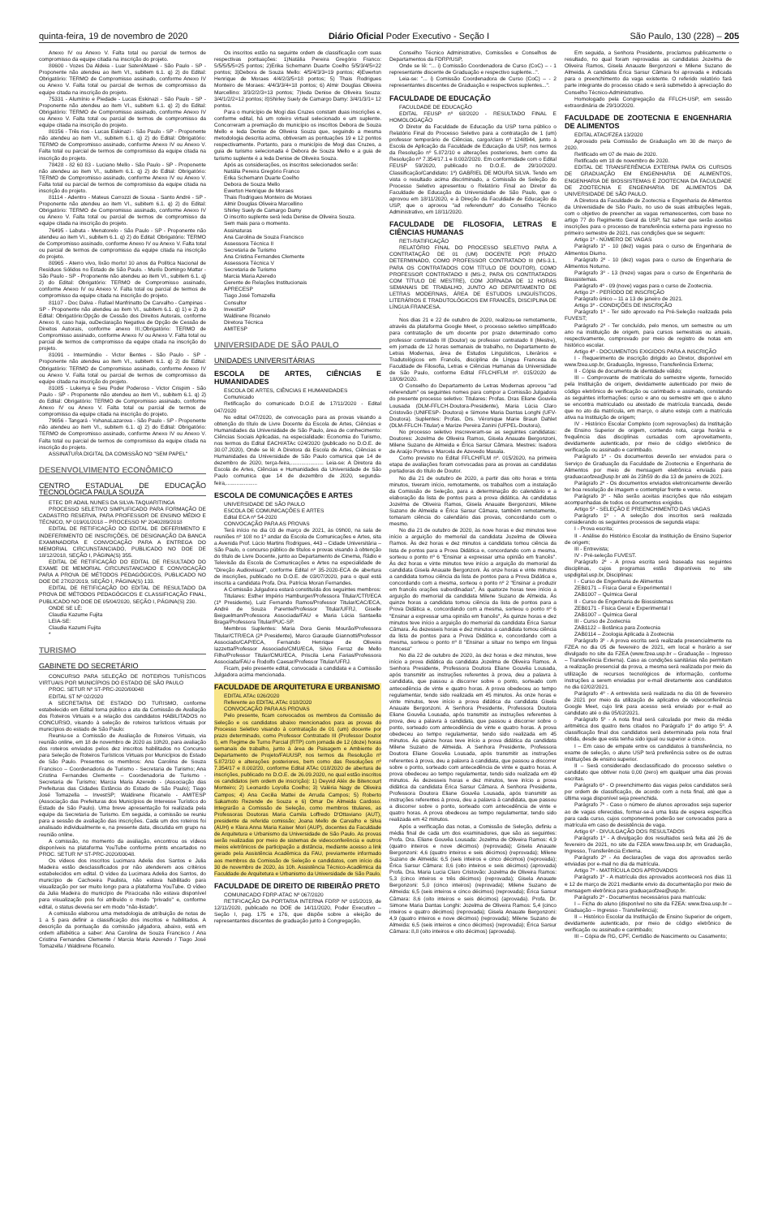quinta-feira, 19 de novembro de 2020 Diário Oficial Poder Executivo - Seção I São Paulo, 130 (228) – 205
Anexo IV ou Anexo V. Falta total ou parcial de termos de compromisso da equipe citada na inscrição do projeto.
80600 - Vozes Da Aldeia - Luar SateréMawé - São Paulo - SP - Proponente não atendeu ao item VI., subitem 6.1. q) 2) do Edital: Obrigatório: TERMO de Compromisso assinado, conforme Anexo IV ou Anexo V. Falta total ou parcial de termos de compromisso da equipe citada na inscrição do projeto.
75331 - Alumínio e Piedade - Lucas Eskinazi - São Paulo - SP - Proponente não atendeu ao item VI., subitem 6.1. q) 2) do Edital: Obrigatório: TERMO de Compromisso assinado, conforme Anexo IV ou Anexo V. Falta total ou parcial de termos de compromisso da equipe citada na inscrição do projeto.
80156 - Três rios - Lucas Eskinazi - São Paulo - SP - Proponente não atendeu ao item VI., subitem 6.1. q) 2) do Edital: Obrigatório: TERMO de Compromisso assinado, conforme Anexo IV ou Anexo V. Falta total ou parcial de termos de compromisso da equipe citada na inscrição do projeto.
78428 - 82 60 83 - Luciano Mello - São Paulo - SP - Proponente não atendeu ao item VI., subitem 6.1. q) 2) do Edital: Obrigatório: TERMO de Compromisso assinado, conforme Anexo IV ou Anexo V. Falta total ou parcial de termos de compromisso da equipe citada na inscrição do projeto.
81114 - Adentro - Mateus Carrozzi de Sousa - Santo André - SP - Proponente não atendeu ao item VI., subitem 6.1. q) 2) do Edital: Obrigatório: TERMO de Compromisso assinado, conforme Anexo IV ou Anexo V. Falta total ou parcial de termos de compromisso da equipe citada na inscrição do projeto.
76495 - Labuta - Menatorelo - São Paulo - SP - Proponente não atendeu ao item VI., subitem 6.1. q) 2) do Edital: Obrigatório: TERMO de Compromisso assinado, conforme Anexo IV ou Anexo V. Falta total ou parcial de termos de compromisso da equipe citada na inscrição do projeto.
80965 - Aterro vivo, lixão morto! 10 anos da Política Nacional de Resíduos Sólidos no Estado de São Paulo. - Murilo Domingo Mattar - São Paulo - SP - Proponente não atendeu ao item VI., subitem 6.1. q) 2) do Edital: Obrigatório: TERMO de Compromisso assinado, conforme Anexo IV ou Anexo V. Falta total ou parcial de termos de compromisso da equipe citada na inscrição do projeto.
81107 - Doc Dalva - Rafael Manfrinatto De Carvalho - Campinas - SP - Proponente não atendeu ao item VI., subitem 6.1. q) 1) e 2) do Edital: Obrigatório:Opção de Cessão dos Direitos Autorais, conforme Anexo II, caso haja, ouDeclaração Negativa de Opção de Cessão de Direitos Autorais, conforme anexo III.;Obrigatório: TERMO de Compromisso assinado, conforme Anexo IV ou Anexo V. Falta total ou parcial de termos de compromisso da equipe citada na inscrição do projeto.
81091 - Intermúndio - Victor Bentes - São Paulo - SP - Proponente não atendeu ao item VI., subitem 6.1. q) 2) do Edital: Obrigatório: TERMO de Compromisso assinado, conforme Anexo IV ou Anexo V. Falta total ou parcial de termos de compromisso da equipe citada na inscrição do projeto.
81085 - Lukenya e Seu Poder Poderoso - Victor Crispim - São Paulo - SP - Proponente não atendeu ao item VI., subitem 6.1. q) 2) do Edital: Obrigatório: TERMO de Compromisso assinado, conforme Anexo IV ou Anexo V. Falta total ou parcial de termos de compromisso da equipe citada na inscrição do projeto.
79656 - Tangará - YohanaLazarova - São Paulo - SP - Proponente não atendeu ao item VI., subitem 6.1. q) 2) do Edital: Obrigatório: TERMO de Compromisso assinado, conforme Anexo IV ou Anexo V. Falta total ou parcial de termos de compromisso da equipe citada na inscrição do projeto.
ASSINATURA DIGITAL DA COMISSÃO NO "SEM PAPEL"
DESENVOLVIMENTO ECONÔMICO
CENTRO ESTADUAL DE EDUCAÇÃO TECNOLÓGICA PAULA SOUZA
ETEC DR ADAIL NUNES DA SILVA-TAQUARITINGA
PROCESSO SELETIVO SIMPLIFICADO PARA FORMAÇÃO DE CADASTRO RESERVA, PARA PROFESSOR DE ENSINO MÉDIO E TÉCNICO, Nº 019/01/2018 – PROCESSO Nº 2040289/2018
EDITAL DE RETIFICAÇÃO DO EDITAL DE DEFERIMENTO E INDEFERIMENTO DE INSCRIÇÕES, DE DESIGNAÇÃO DA BANCA EXAMINADORA E CONVOCAÇÃO PARA A ENTREGA DO MEMORIAL CIRCUNSTANCIADO, PUBLICADO NO DOE DE 18/12/2018, SEÇÃO I, PÁGINA(S) 355.
EDITAL DE RETIFICAÇÃO DO EDITAL DE RESULTADO DO EXAME DE MEMORIAL CIRCUNSTANCIADO E CONVOCAÇÃO PARA A PROVA DE MÉTODOS PEDAGÓGICOS, PUBLICADO NO DOE DE 27/02/2019, SEÇÃO I, PÁGINA(S) 133.
EDITAL DE RETIFICAÇÃO DO EDITAL DE RESULTADO DA PROVA DE MÉTODOS PEDAGÓGICOS E CLASSIFICAÇÃO FINAL, PUBLICADO NO DOE DE 05/04/2020, SEÇÃO I, PÁGINA(S) 230.
ONDE SE LÊ:
Claudia Kazume Fujita
LEIA-SE:
Claudia Kazumi Fujita
*
TURISMO
GABINETE DO SECRETÁRIO
CONCURSO PARA SELEÇÃO DE ROTEIROS TURÍSTICOS VIRTUAIS POR MUNICÍPIOS DO ESTADO DE SÃO PAULO
PROC. SETUR Nº ST-PRC-2020/00048
EDITAL ST Nº 02/2020
A SECRETARIA DE ESTADO DO TURISMO, conforme estabelecido em Edital torna público a ata da Comissão de Avaliação dos Roteiros Virtuais e a relação dos candidatos HABILITADOS no CONCURSO, visando à seleção de roteiros turísticos virtuais por municípios do estado de São Paulo:
Reuniu-se a Comissão de Avaliação de Roteiros Virtuais, via reunião online, em 18 de novembro de 2020 as 10h20, para avaliação dos roteiros enviados pelos dez inscritos habilitados no Concurso para Seleção de Roteiros Turísticos Virtuais por Municípios do Estado de São Paulo. Presentes os membros: Ana Carolina de Souza Francisco – Coordenadoria de Turismo - Secretaria de Turismo; Ana Cristina Fernandes Clemente – Coordenadoria de Turismo - Secretaria de Turismo; Marcia Maria Azeredo - (Associação das Prefeituras das Cidades Estância do Estado de São Paulo); Tiago José Tomazella – InvestSP; Waldirene Ricanelo - AMITESP (Associação das Prefeituras dos Municípios de Interesse Turístico do Estado de São Paulo). Uma breve apresentação foi realizada pela equipe da Secretaria de Turismo. Em seguida, a comissão se reuniu para a sessão de avaliação das inscrições. Cada um dos roteiros foi analisado individualmente e, na presente data, discutida em grupo na reunião online.
A comissão, no momento da avaliação, encontrou os vídeos disponíveis na plataforma YouTube conforme prints encartados no PROC. SETUR Nº ST-PRC-2020/00048.
Os vídeos dos inscritos Lucimara Adelia dos Santos e Julia Madeira estão desclassificados por não atenderem aos critérios estabelecidos em edital. O vídeo da Lucimara Adelia dos Santos, do município de Cachoeira Paulista, não estava habilitado para visualização por ser muito longo para a plataforma YouTube. O vídeo da Julia Madeira do município de Piracicaba não estava disponível para visualização pois foi atribuído o modo "privado" e, conforme edital, o status deveria ser em modo "não-listado".
A comissão elaborou uma metodologia de atribuição de notas de 1 a 5 para definir a classificação dos inscritos e habilitados. A descrição da pontuação da comissão julgadora, abaixo, está em ordem alfabética a saber: Ana Carolina de Souza Francisco / Ana Cristina Fernandes Clemente / Marcia Maria Azeredo / Tiago José Tomazella / Waldirene Ricanelo.
Os inscritos estão na seguinte ordem de classificação com suas respectivas pontuações: 1)Natália Pereira Gregório Franco: 5/5/5/5/5=25 pontos; 2)Erika Schemann Duarte Coelho 5/5/3/4/5=22 pontos; 3)Debora de Souza Mello: 4/5/4/3/3=19 pontos; 4)Ewerton Henrique de Moraes 4/4/2/3/5=18 pontos; 5) Thais Rodrigues Monteiro de Moraes: 4/4/3/3/4=18 pontos; 6) Almir Douglas Oliveira Marcellino: 3/3/2/2/3=13 pontos; 7)Ieda Denise de Oliveira Souza: 3/4/1/2/2=12 pontos; 8)Shirley Suely de Camargo Damy: 3/4/1/3/1= 12 pontos.
Para o município de Mogi das Cruzes constam duas inscrições e, conforme edital, há um roteiro virtual selecionado e um suplente. Concorreram a premiação do município os inscritos Debora de Souza Mello e Ieda Denise de Oliveira Souza que, seguindo a mesma metodologia descrita acima, obtiveram as pontuações 19 e 12 pontos respectivamente. Portanto, para o município de Mogi das Cruzes, a guia de turismo selecionada é Debora de Souza Mello e a guia de turismo suplente é a Ieda Denise de Oliveira Souza.
Após as considerações, os inscritos selecionados serão:
Natália Pereira Gregório Franco
Erika Schemann Duarte Coelho
Debora de Souza Mello
Ewerton Henrique de Moraes
Thais Rodrigues Monteiro de Moraes
Almir Douglas Oliveira Marcellino
Shirley Suely de Camargo Damy
O inscrito suplente será Ieda Denise de Oliveira Souza.
Sem mais para o momento.
Assinaturas
Ana Carolina de Souza Francisco
Assessora Técnica II
Secretaria de Turismo
Ana Cristina Fernandes Clemente
Assessora Técnica V
Secretaria de Turismo
Marcia Maria Azeredo
Gerente de Relações Institucionais
APRECESP
Tiago José Tomazella
Consultor
InvestSP
Waldirene Ricanelo
Diretora Técnica
AMITESP
UNIVERSIDADE DE SÃO PAULO
UNIDADES UNIVERSITÁRIAS
ESCOLA DE ARTES, CIÊNCIAS E HUMANIDADES
ESCOLA DE ARTES, CIÊNCIAS E HUMANIDADES
Comunicado
Retificação do comunicado D.O.E de 17/11/2020 - Edital 047/2020
No edital 047/2020, de convocação para as provas visando a obtenção do título de Livre Docente da Escola de Artes, Ciências e Humanidades da Universidade de São Paulo, área de conhecimento: Ciências Sociais Aplicadas, na especialidade: Economia do Turismo, nos termos do Edital EACH/ATAc 024/2020 (publicado no D.O.E. de 30.07.2020), Onde se lê: A Diretora da Escola de Artes, Ciências e Humanidades da Universidade de São Paulo comunica que 14 de dezembro de 2020, terça-feira,...................... Leia-se: A Diretora da Escola de Artes, Ciências e Humanidades da Universidade de São Paulo comunica que 14 de dezembro de 2020, segunda-feira,.....................
ESCOLA DE COMUNICAÇÕES E ARTES
UNIVERSIDADE DE SÃO PAULO
ESCOLA DE COMUNICAÇÕES E ARTES
Edital ECA nº 54-2020
CONVOCAÇÃO PARA AS PROVAS
Terá início no dia 03 de março de 2021, às 09h00, na sala de reuniões nº 108 no 1º andar da Escola de Comunicações e Artes, sita a Avenida Prof. Lúcio Martins Rodrigues, 443 – Cidade Universitária – São Paulo, o concurso público de títulos e provas visando à obtenção do título de Livre Docente, junto ao Departamento de Cinema, Rádio e Televisão da Escola de Comunicações e Artes na especialidade de "Direção Audiovisual", conforme Edital nº 35-2020-ECA de abertura de inscrições, publicado no D.O.E. de 03/07/2020, para o qual está inscrita a candidata Profa. Dra. Patrícia Moran Fernandes.
A Comissão Julgadora estará constituída dos seguintes membros:
Titulares: Esther Império Hamburger/Professora Titular/CTR/ECA (1ª Presidente), Luiz Fernando Ramos/Professor Titular/CAC/ECA, André de Souza Parente/Professor Titular/UFRJ, Giselle Beiguelman/Professora Associada/FAU e Maria Lúcia Santaella Braga/Professora Titular/PUC-SP.
Membros Suplentes: Maria Dora Genis Mourão/Professora Titular/CTR/ECA (2ª Presidente), Marco Garaude Giannotti/Professor Associado/CAP/ECA, Fernando Henrique de Oliveira Iazzetta/Professor Associado/CMU/ECA, Silvio Ferraz de Mello Filho/Professor Titular/CMU/ECA, Priscila Lena Farias/Professora Associada/FAU e Rodolfo Caesar/Professor Titular/UFRJ.
Ficam, pelo presente edital, convocada a candidata e a Comissão Julgadora acima mencionada.
FACULDADE DE ARQUITETURA E URBANISMO
EDITAL ATAc 026/2020
Referente ao EDITAL ATAc 018/2020
CONVOCAÇÃO PARA AS PROVAS
Pelo presente, ficam convocados os membros da Comissão de Seleção e os candidatos abaixo mencionados para as provas do Processo Seletivo visando à contratação de 01 (um) docente por prazo determinado, como Professor Contratado III (Professor Doutor I), em Regime de Turno Parcial (RTP) com jornada de 12 (doze) horas semanais de trabalho, junto à área de Paisagem e Ambiente do Departamento de Projeto/FAUUSP, nos termos da Resolução nº 5.872/10 e alterações posteriores, bem como das Resoluções nº 7.354/17 e 8.002/20, conforme Edital ATAc 018/2020 de abertura de inscrições, publicado no D.O.E. de 26.09.2020, no qual estão inscritos os candidatos (em ordem de inscrição): 1) Deyvid Aléx de Bitencourt Monteiro; 2) Leonardo Loyolla Coelho; 3) Valéria Nagy de Oliveira Campos; 4) Ana Cecilia Mattei de Arruda Campos; 5) Roberto Sakamoto Rezende de Souza e 6) Omar De Almeida Cardoso. Integrarão a Comissão de Seleção, como membros titulares, as Professoras Doutoras Maria Camila Loffredo D'Ottaviano (AUT), presidente da referida comissão; Joana Mello de Carvalho e Silva (AUH) e Klara Anna Maria Kaiser Mori (AUP), docentes da Faculdade de Arquitetura e Urbanismo da Universidade de São Paulo. As provas serão realizadas por meio de sistemas de videoconferência e outros meios eletrônicos de participação a distância, mediante acesso a link gerado pela Assistência Acadêmica da FAU, previamente informado aos membros da Comissão de Seleção e candidatos, com início dia 30 de novembro de 2020, às 10h. Assistência Técnico-Acadêmica da Faculdade de Arquitetura e Urbanismo da Universidade de São Paulo.
FACULDADE DE DIREITO DE RIBEIRÃO PRETO
COMUNICADO FDRP-ATAC Nº 067/2020
RETIFICAÇÃO DA PORTARIA INTERNA FDRP Nº 015/2019, de 12/11/2020, publicado no DOE de 14/11/2020, Poder Executivo – Seção I, pag. 175 e 176, que dispõe sobre a eleição de representantes discentes de graduação junto à Congregação,
Conselho Técnico Administrativo, Comissões e Conselhos de Departamentos da FDRP/USP,
Onde se lê: "... i) Comissão Coordenadora de Curso (CoC) – - 1 representante discente de Graduação e respectivo suplente...".
Leia-se: "... i) Comissão Coordenadora de Curso (CoC) – - 2 representantes discentes de Graduação e respectivos suplentes...".
FACULDADE DE EDUCAÇÃO
FACULDADE DE EDUCAÇÃO
EDITAL FEUSP nº 68/2020 - RESULTADO FINAL E HOMOLOGAÇÃO
O Diretor da Faculdade de Educação da USP torna público o Relatório Final do Processo Seletivo para a contratação de 1 (um) professor temporário de Ciências, cargo/claro nº 1248944, junto à Escola de Aplicação da Faculdade de Educação da USP, nos termos da Resolução nº 5.872/10 e alterações posteriores, bem como da Resolução nº 7.354/17.1 e 8.002/2020. Em conformidade com o Edital FEUSP 59/2020, publicado no D.O.E. de 29/10/2020. Classificação/Candidato: 1º) GABRIEL DE MOURA SILVA. Tendo em vista o resultado acima discriminado, a Comissão de Seleção do Processo Seletivo apresentou o Relatório Final ao Diretor da Faculdade de Educação da Universidade de São Paulo, que o aprovou em 18/11/2020, e à Direção da Faculdade de Educação da USP, que o aprovou "ad referendum" do Conselho Técnico Administrativo, em 18/11/2020.
FACULDADE DE FILOSOFIA, LETRAS E CIÊNCIAS HUMANAS
RETI-RATIFICAÇÃO
RELATÓRIO FINAL DO PROCESSO SELETIVO PARA A CONTRATAÇÃO DE 01 (UM) DOCENTE POR PRAZO DETERMINADO, COMO PROFESSOR CONTRATADO III (MS-3.1, PARA OS CONTRATADOS COM TÍTULO DE DOUTOR), COMO PROFESSOR CONTRATADO II (MS-2, PARA OS CONTRATADOS COM TÍTULO DE MESTRE), COM JORNADA DE 12 HORAS SEMANAIS DE TRABALHO, JUNTO AO DEPARTAMENTO DE LETRAS MODERNAS, ÁREA DE ESTUDOS LINGUÍSTICOS, LITERÁRIOS E TRADUTOLÓGICOS EM FRANCÊS, DISCIPLINA DE LÍNGUA FRANCESA.
.
Nos dias 21 e 22 de outubro de 2020, realizou-se remotamente, através da plataforma Google Meet, o processo seletivo simplificado para contratação de um docente por prazo determinado como professor contratado III (Doutor) ou professor contratado II (Mestre), em jornada de 12 horas semanais de trabalho, no Departamento de Letras Modernas, área de Estudos Linguísticos, Literários e Tradutológicos em Francês, disciplina de Língua Francesa da Faculdade de Filosofia, Letras e Ciências Humanas da Universidade de São Paulo, conforme Edital FFLCH/FLM nº. 015/2020 de 18/09/2020.
O Conselho do Departamento de Letras Modernas aprovou "ad referendum" os seguintes nomes para compor a Comissão Julgadora do presente processo seletivo: Titulares: Profas. Dras Eliane Gouvêa Lousada (DLM-FFLCH-Doutora-Presidente), Maria Lúcia Claro Cristovão (UNIFESP- Doutora) e Simone Maria Dantas Longhi (UFV-Doutora). Suplentes: Profas. Drs. Véronique Marie Braun Dahlet (DLM-FFLCH-Titular) e Marize Pereira Zanini (UFPEL-Doutora),
No processo seletivo inscreveram-se as seguintes candidatas: Doutores: Jozelma de Oliveira Ramos, Gisela Anauate Bergonzoni, Milene Suzano de Almeida e Érica Sarsur Câmara. Mestres: Isadora de Araújo Pontes e Marcela de Azevedo Masala.
Como previsto no Edital FFLCH/FLM nº. 015/2020, na primeira etapa de avaliações foram convocadas para as provas as candidatas portadoras do título de Doutor.
No dia 21 de outubro de 2020, a partir das oito horas e trinta minutos, tiveram início, remotamente, os trabalhos com a instalação da Comissão de Seleção, para a determinação do calendário e a elaboração da lista de pontos para a prova didática. As candidatas Jozelma de Oliveira Ramos, Gisela Anauate Bergonzoni, Milene Suzano de Almeida e Érica Sarsur Câmara, também remotamente, tomaram ciência do calendário das provas, concordando com o mesmo.
No dia 21 de outubro de 2020, às nove horas e dez minutos teve início a arguição do memorial da candidata Jozelma de Oliveira Ramos. Às dez horas e dez minutos a candidata tomou ciência da lista de pontos para a Prova Didática e, concordando com a mesma, sorteou o ponto nº 6 "Ensinar a expressar uma opinião em francês". Às dez horas e vinte minutos teve início a arguição do memorial da candidata Gisela Anauate Bergonzoni. Às onze horas e vinte minutos a candidata tomou ciência da lista de pontos para a Prova Didática e, concordando com a mesma, sorteou o ponto nº 2 "Ensinar a produzir em francês orações subordinadas", Às quatorze horas teve início a arguição do memorial da candidata Milene Suzano de Almeida. Às quinze horas a candidata tomou ciência da lista de pontos para a Prova Didática e, concordando com a mesma, sorteou o ponto nº 6 "Ensinar a expressar uma opinião em francês", Às quinze horas e dez minutos teve início a arguição do memorial da candidata Érica Sarsur Câmara. Às dezesseis horas e dez minutos a candidata tomou ciência da lista de pontos para a Prova Didática e, concordando com a mesma, sorteou o ponto nº 8 "Ensinar a situar no tempo em língua francesa"
No dia 22 de outubro de 2020, às dez horas e dez minutos, teve início a prova didática da candidata Jozelma de Oliveira Ramos. A Senhora Presidente, Professora Doutora Eliane Gouvêa Lousada, após transmitir as instruções referentes à prova, deu a palavra à candidata, que passou a discorrer sobre o ponto, sorteado com antecedência de vinte e quatro horas. A prova obedeceu ao tempo regulamentar, tendo sido realizada em 45 minutos. Às onze horas e vinte minutos, teve início a prova didática da candidata Gisela Anauate Bergonzoni. A Senhora Presidente, Professora Doutora Eliane Gouvêa Lousada, após transmitir as instruções referentes à prova, deu a palavra à candidata, que passou a discorrer sobre o ponto, sorteado com antecedência de vinte e quatro horas. A prova obedeceu ao tempo regulamentar, tendo sido realizada em 45 minutos. Às quinze horas teve início a prova didática da candidata Milene Suzano de Almeida. A Senhora Presidente, Professora Doutora Eliane Gouvêa Lousada, após transmitir as instruções referentes à prova, deu a palavra à candidata, que passou a discorrer sobre o ponto, sorteado com antecedência de vinte e quatro horas. A prova obedeceu ao tempo regulamentar, tendo sido realizada em 49 minutos. Às dezesseis horas e dez minutos, teve início a prova didática da candidata Érica Sarsur Câmara. A Senhora Presidente, Professora Doutora Eliane Gouvêa Lousada, após transmitir as instruções referentes à prova, deu a palavra à candidata, que passou a discorrer sobre o ponto, sorteado com antecedência de vinte e quatro horas. A prova obedeceu ao tempo regulamentar, tendo sido realizada em 42 minutos.
Após a verificação das notas, a Comissão de Seleção, definiu a média final de cada um dos examinadores, que são as seguintes: Profa. Dra. Eliane Gouvêa Lousada: Jozelma de Oliveira Ramos: 4,9 (quatro inteiros e nove décimos) (reprovada); Gisela Anauate Bergonzoni: 4,6 (quatro inteiros e seis décimos) (reprovada); Milene Suzano de Almeida: 6,5 (seis inteiros e cinco décimos) (reprovada); Érica Sarsur Câmara: 8,6 (oito inteiros e seis décimos) (aprovada) Profa. Dra. Maria Lucia Claro Cristovão: Jozelma de Oliveira Ramos: 5,3 (cinco inteiros e três décimos) (reprovada); Gisela Anauate Bergonzoni: 5,0 (cinco inteiros) (reprovada); Milene Suzano de Almeida: 6,5 (seis inteiros e cinco décimos) (reprovada); Érica Sarsur Câmara: 8,6 (oito inteiros e seis décimos) (aprovada). Profa. Dr. Simone Maria Dantas Longhi: Jozelma de Oliveira Ramos: 5,4 (cinco inteiros e quatro décimos) (reprovada); Gisela Anauate Bergonzoni: 4,9 (quatro inteiros e nove décimos) (reprovada); Milene Suzano de Almeida: 6,5 (seis inteiros e cinco décimos) (reprovada); Érica Sarsur Câmara: 8,8 (oito inteiros e oito décimos) (aprovada).
Em seguida, a Senhora Presidente, proclamou publicamente o resultado, no qual foram reprovadas as candidatas Jozelma de Oliveira Ramos, Gisela Anauate Bergonzoni e Milene Suzano de Almeida. A candidata Érica Sarsur Câmara foi aprovada e indicada para o preenchimento da vaga existente. O referido relatório fará parte integrante do processo citado e será submetido à apreciação do Conselho Técnico-Administrativo.
Homologado pela Congregação da FFLCH-USP, em sessão extraordinária de 29/10/2020.
FACULDADE DE ZOOTECNIA E ENGENHARIA DE ALIMENTOS
EDITAL ATAC/FZEA 13/2020
Aprovado pela Comissão de Graduação em 30 de março de 2020.
Retificado em 07 de maio de 2020.
Retificado em 18 de novembro de 2020.
EDITAL DE TRANSFERÊNCIA EXTERNA PARA OS CURSOS DE GRADUAÇÃO EM ENGENHARIA DE ALIMENTOS, ENGENHARIA DE BIOSSISTEMAS E ZOOTECNIA DA FACULDADE DE ZOOTECNIA E ENGENHARIA DE ALIMENTOS DA UNIVERSIDADE DE SÃO PAULO.
A Diretora da Faculdade de Zootecnia e Engenharia de Alimentos da Universidade de São Paulo, no uso de suas atribuições legais, com o objetivo de preencher as vagas remanescentes, com base no artigo 77 do Regimento Geral da USP, faz saber que serão aceitas inscrições para o processo de transferência externa para ingresso no primeiro semestre de 2021, nas condições que se seguem:
Artigo 1º - NÚMERO DE VAGAS
Parágrafo 1º - 10 (dez) vagas para o curso de Engenharia de Alimentos Diurno.
Parágrafo 2º - 10 (dez) vagas para o curso de Engenharia de Alimentos Noturno.
Parágrafo 3º - 13 (treze) vagas para o curso de Engenharia de Biossistemas.
Parágrafo 4º - 09 (nove) vagas para o curso de Zootecnia.
Artigo 2º - PERÍODO DE INSCRIÇÃO
Parágrafo único – 11 a 13 de janeiro de 2021.
Artigo 3º - CONDIÇÕES DE INSCRIÇÃO
Parágrafo 1º - Ter sido aprovado na Pré-Seleção realizada pela FUVEST;
Parágrafo 2º - Ter concluído, pelo menos, um semestre ou um ano na instituição de origem, para cursos semestrais ou anuais, respectivamente, comprovado por meio de registro de notas em histórico escolar.
Artigo 4º - DOCUMENTOS EXIGIDOS PARA A INSCRIÇÃO
I - Requerimento de inscrição dirigido ao Diretor, disponível em www.fzea.usp.br, Graduação, Ingresso, Transferência Externa;
II - Cópia de documento de identidade válido;
III – Comprovante de matrícula do semestre vigente, fornecido pela Instituição de origem, devidamente autenticado por meio de código eletrônico de verificação ou carimbado e assinado, constando as seguintes informações: curso e ano ou semestre em que o aluno se encontra matriculado ou atestado de matrícula trancada, desde que no ato da matrícula, em março, o aluno esteja com a matrícula ativa na Instituição de origem;
IV - Histórico Escolar Completo (com reprovações) da Instituição de Ensino Superior de origem, contendo nota, carga horária e frequência das disciplinas cursadas com aproveitamento, devidamente autenticado, por meio de código eletrônico de verificação ou assinado e carimbado.
Parágrafo 1º - Os documentos deverão ser enviados para o Serviço de Graduação da Faculdade de Zootecnia e Engenharia de Alimentos por meio de mensagem eletrônica enviada para graduacaofzea@usp.br até às 23h59 do dia 13 de janeiro de 2021.
Parágrafo 2º - Os documentos enviados eletronicamente deverão ter boa resolução de imagem e contemplar frente e verso.
Parágrafo 3º - Não serão aceitas inscrições que não estejam acompanhadas de todos os documentos exigidos.
Artigo 5º - SELEÇÃO E PREENCHIMENTO DAS VAGAS
Parágrafo 1º - A seleção dos inscritos será realizada considerando os seguintes processos de segunda etapa:
I - Prova escrita;
II - Análise do Histórico Escolar da Instituição de Ensino Superior de origem;
III - Entrevista;
IV - Pré-seleção FUVEST.
Parágrafo 2º - A prova escrita será baseada nas seguintes disciplinas, cujos programas estão disponíveis no site uspdigital.usp.br, Disciplinas:
I - Curso de Engenharia de Alimentos
ZEB0171 – Física Geral e Experimental I
ZAB1007 – Química Geral
II - Curso de Engenharia de Biossistemas
ZEB0171 - Física Geral e Experimental I
ZAB1007 – Química Geral
III - Curso de Zootecnia
ZAB1122 – Botânica para Zootecnia
ZAB0114 – Zoologia Aplicada à Zootecnia
Parágrafo 3º - A prova escrita será realizada presencialmente na FZEA no dia 05 de fevereiro de 2021, em local e horário a ser divulgado no site da FZEA (www.fzea.usp.br – Graduação – Ingresso – Transferência Externa). Caso as condições sanitárias não permitam a realização presencial da prova, a mesma será realizada por meio da utilização de recursos tecnológicos de informação, conforme instruções a serem enviadas por e-mail diretamente aos candidatos no dia 02/02/2021.
Parágrafo 4º - A entrevista será realizada no dia 08 de fevereiro de 2021 por meio da utilização de aplicativo de videoconferência Google Meet, cujo link para acesso será enviado por e-mail ao candidato até o dia 05/02/2021.
Parágrafo 5º - A nota final será calculada por meio da média aritmética dos quatro itens citados no Parágrafo 1º do artigo 5º. A classificação final dos candidatos será determinada pela nota final obtida, desde que esta tenha sido igual ou superior a cinco.
I – Em caso de empate entre os candidatos à transferência, no exame de seleção, o aluno USP terá preferência sobre os de outras instituições de ensino superior.
II – Será considerado desclassificado do processo seletivo o candidato que obtiver nota 0,00 (zero) em qualquer uma das provas escritas.
Parágrafo 6º - O preenchimento das vagas pelos candidatos será por ordem de classificação, de acordo com a nota final, até que a última vaga disponível seja preenchida.
Parágrafo 7º - Caso o número de alunos aprovados seja superior ao de vagas oferecidas, formar-se-á uma lista de espera específica para cada curso, cujos componentes poderão ser convocados para a matrícula em caso de desistência de vaga.
Artigo 6º - DIVULGAÇÃO DOS RESULTADOS
Parágrafo 1º - A divulgação dos resultados será feita até 26 de fevereiro de 2021, no site da FZEA www.fzea.usp.br, em Graduação, Ingresso, Transferência Externa.
Parágrafo 2º - As declarações de vaga dos aprovados serão enviadas por e-mail no dia da matrícula.
Artigo 7º - MATRÍCULA DOS APROVADOS
Parágrafo 1º - A matrícula dos aprovados acontecerá nos dias 11 e 12 de março de 2021 mediante envio da documentação por meio de mensagem eletrônica para graduaçaofzea@usp.br.
Parágrafo 2º - Documentos necessários para matrícula:
I – Ficha do aluno (disponível no site da FZEA: www.fzea.usp.br – Graduação – Ingresso - Transferência);
II – Histórico Escolar da Instituição de Ensino Superior de origem, devidamente autenticado, por meio de código eletrônico de verificação ou assinado e carimbado;
III – Cópia de RG, CPF, Certidão de Nascimento ou Casamento;